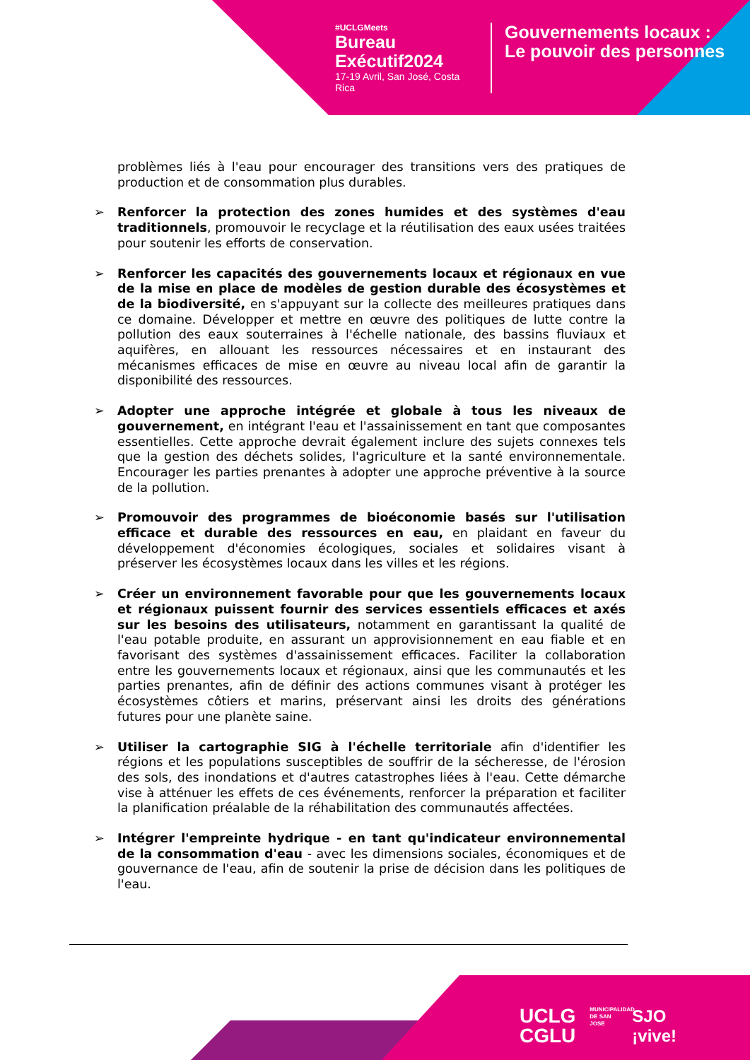#UCLGMeets
Bureau Exécutif2024
17-19 Avril, San José, Costa Rica
Gouvernements locaux :
Le pouvoir des personnes
problèmes liés à l'eau pour encourager des transitions vers des pratiques de production et de consommation plus durables.
➢ Renforcer la protection des zones humides et des systèmes d'eau traditionnels, promouvoir le recyclage et la réutilisation des eaux usées traitées pour soutenir les efforts de conservation.
➢ Renforcer les capacités des gouvernements locaux et régionaux en vue de la mise en place de modèles de gestion durable des écosystèmes et de la biodiversité, en s'appuyant sur la collecte des meilleures pratiques dans ce domaine. Développer et mettre en œuvre des politiques de lutte contre la pollution des eaux souterraines à l'échelle nationale, des bassins fluviaux et aquifères, en allouant les ressources nécessaires et en instaurant des mécanismes efficaces de mise en œuvre au niveau local afin de garantir la disponibilité des ressources.
➢ Adopter une approche intégrée et globale à tous les niveaux de gouvernement, en intégrant l'eau et l'assainissement en tant que composantes essentielles. Cette approche devrait également inclure des sujets connexes tels que la gestion des déchets solides, l'agriculture et la santé environnementale. Encourager les parties prenantes à adopter une approche préventive à la source de la pollution.
➢ Promouvoir des programmes de bioéconomie basés sur l'utilisation efficace et durable des ressources en eau, en plaidant en faveur du développement d'économies écologiques, sociales et solidaires visant à préserver les écosystèmes locaux dans les villes et les régions.
➢ Créer un environnement favorable pour que les gouvernements locaux et régionaux puissent fournir des services essentiels efficaces et axés sur les besoins des utilisateurs, notamment en garantissant la qualité de l'eau potable produite, en assurant un approvisionnement en eau fiable et en favorisant des systèmes d'assainissement efficaces. Faciliter la collaboration entre les gouvernements locaux et régionaux, ainsi que les communautés et les parties prenantes, afin de définir des actions communes visant à protéger les écosystèmes côtiers et marins, préservant ainsi les droits des générations futures pour une planète saine.
➢ Utiliser la cartographie SIG à l'échelle territoriale afin d'identifier les régions et les populations susceptibles de souffrir de la sécheresse, de l'érosion des sols, des inondations et d'autres catastrophes liées à l'eau. Cette démarche vise à atténuer les effets de ces événements, renforcer la préparation et faciliter la planification préalable de la réhabilitation des communautés affectées.
➢ Intégrer l'empreinte hydrique - en tant qu'indicateur environnemental de la consommation d'eau - avec les dimensions sociales, économiques et de gouvernance de l'eau, afin de soutenir la prise de décision dans les politiques de l'eau.
UCLG
CGLU
MUNICIPALIDAD DE SAN JOSE
SJO
¡vive!